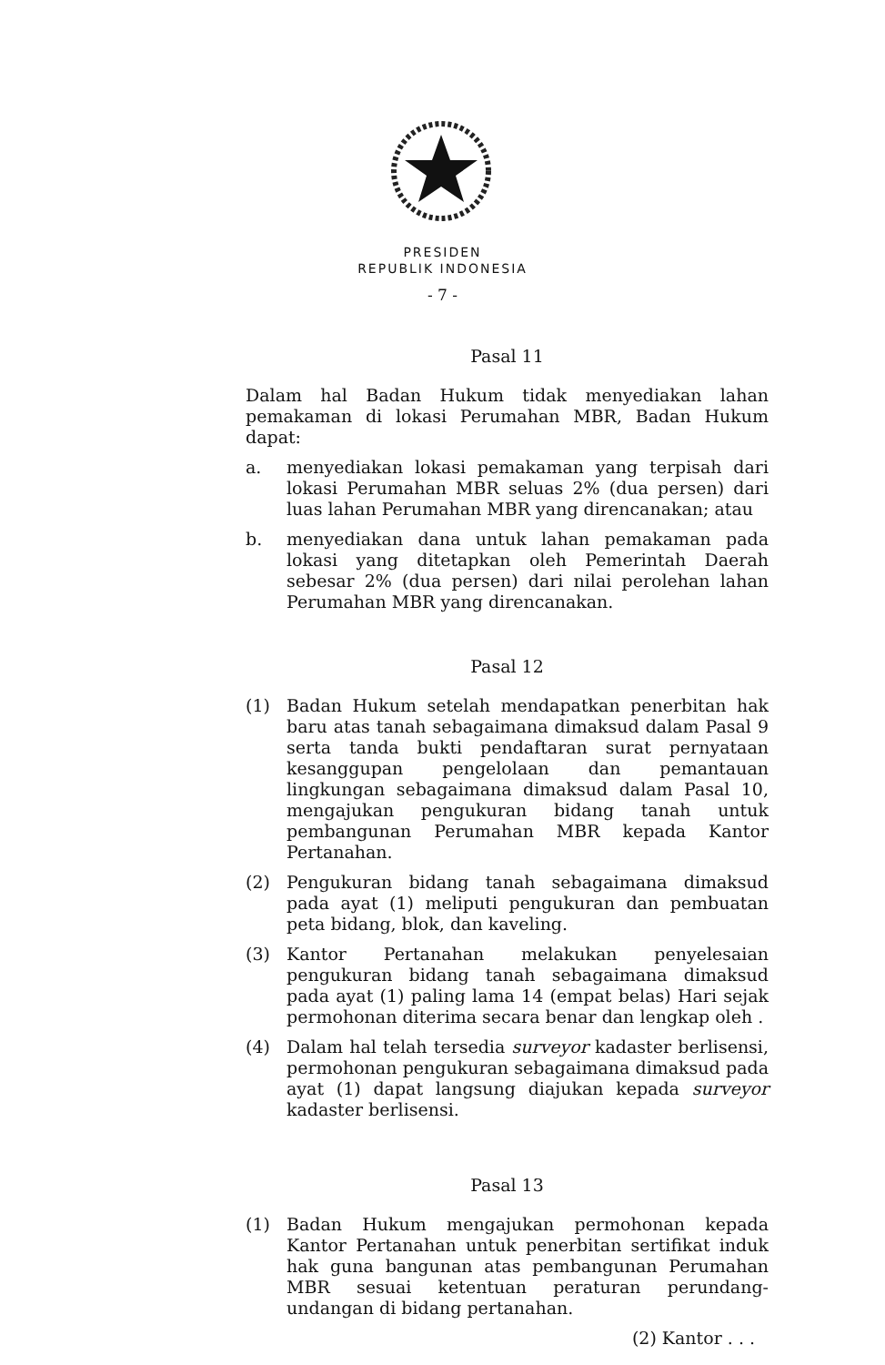PRESIDEN
REPUBLIK INDONESIA
- 7 -
Pasal 11
Dalam hal Badan Hukum tidak menyediakan lahan pemakaman di lokasi Perumahan MBR, Badan Hukum dapat:
a. menyediakan lokasi pemakaman yang terpisah dari lokasi Perumahan MBR seluas 2% (dua persen) dari luas lahan Perumahan MBR yang direncanakan; atau
b. menyediakan dana untuk lahan pemakaman pada lokasi yang ditetapkan oleh Pemerintah Daerah sebesar 2% (dua persen) dari nilai perolehan lahan Perumahan MBR yang direncanakan.
Pasal 12
(1) Badan Hukum setelah mendapatkan penerbitan hak baru atas tanah sebagaimana dimaksud dalam Pasal 9 serta tanda bukti pendaftaran surat pernyataan kesanggupan pengelolaan dan pemantauan lingkungan sebagaimana dimaksud dalam Pasal 10, mengajukan pengukuran bidang tanah untuk pembangunan Perumahan MBR kepada Kantor Pertanahan.
(2) Pengukuran bidang tanah sebagaimana dimaksud pada ayat (1) meliputi pengukuran dan pembuatan peta bidang, blok, dan kaveling.
(3) Kantor Pertanahan melakukan penyelesaian pengukuran bidang tanah sebagaimana dimaksud pada ayat (1) paling lama 14 (empat belas) Hari sejak permohonan diterima secara benar dan lengkap oleh .
(4) Dalam hal telah tersedia surveyor kadaster berlisensi, permohonan pengukuran sebagaimana dimaksud pada ayat (1) dapat langsung diajukan kepada surveyor kadaster berlisensi.
Pasal 13
(1) Badan Hukum mengajukan permohonan kepada Kantor Pertanahan untuk penerbitan sertifikat induk hak guna bangunan atas pembangunan Perumahan MBR sesuai ketentuan peraturan perundang-undangan di bidang pertanahan.
(2) Kantor . . .